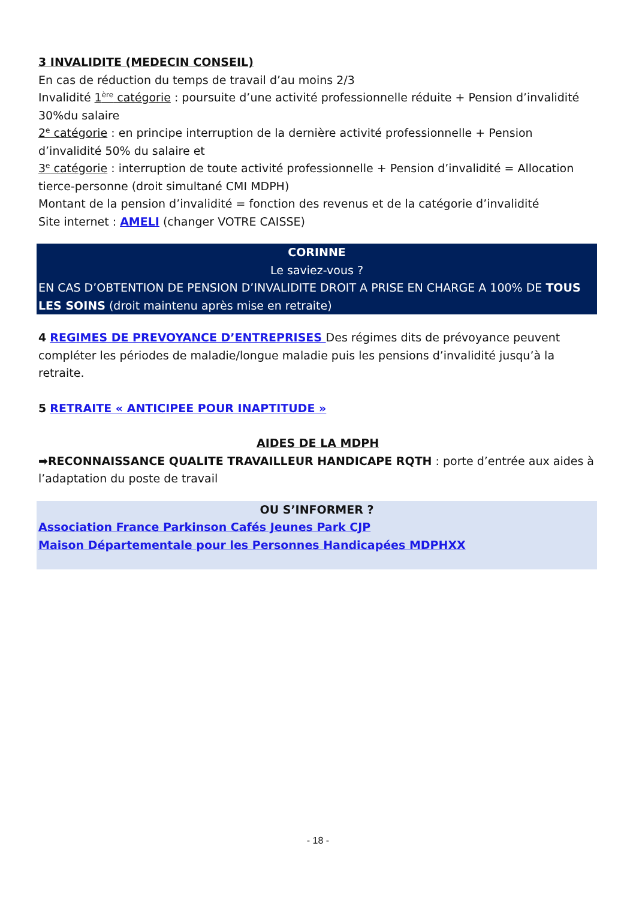3 INVALIDITE (MEDECIN CONSEIL)
En cas de réduction du temps de travail d’au moins 2/3
Invalidité 1<sup>ère</sup> catégorie : poursuite d’une activité professionnelle réduite + Pension d’invalidité 30%du salaire
2<sup>e</sup> catégorie : en principe interruption de la dernière activité professionnelle + Pension d’invalidité 50% du salaire et
3<sup>e</sup> catégorie : interruption de toute activité professionnelle + Pension d’invalidité = Allocation tierce-personne (droit simultané CMI MDPH)
Montant de la pension d’invalidité = fonction des revenus et de la catégorie d’invalidité
Site internet : AMELI (changer VOTRE CAISSE)
CORINNE
Le saviez-vous ?
EN CAS D’OBTENTION DE PENSION D’INVALIDITE DROIT A PRISE EN CHARGE A 100% DE TOUS LES SOINS (droit maintenu après mise en retraite)
4 REGIMES DE PREVOYANCE D’ENTREPRISES Des régimes dits de prévoyance peuvent compléter les périodes de maladie/longue maladie puis les pensions d’invalidité jusqu’à la retraite.
5 RETRAITE « ANTICIPEE POUR INAPTITUDE »
AIDES DE LA MDPH
➡RECONNAISSANCE QUALITE TRAVAILLEUR HANDICAPE RQTH : porte d’entrée aux aides à l’adaptation du poste de travail
OU S’INFORMER ?
Association France Parkinson Cafés Jeunes Park CJP
Maison Départementale pour les Personnes Handicapées MDPHXX
- 18 -